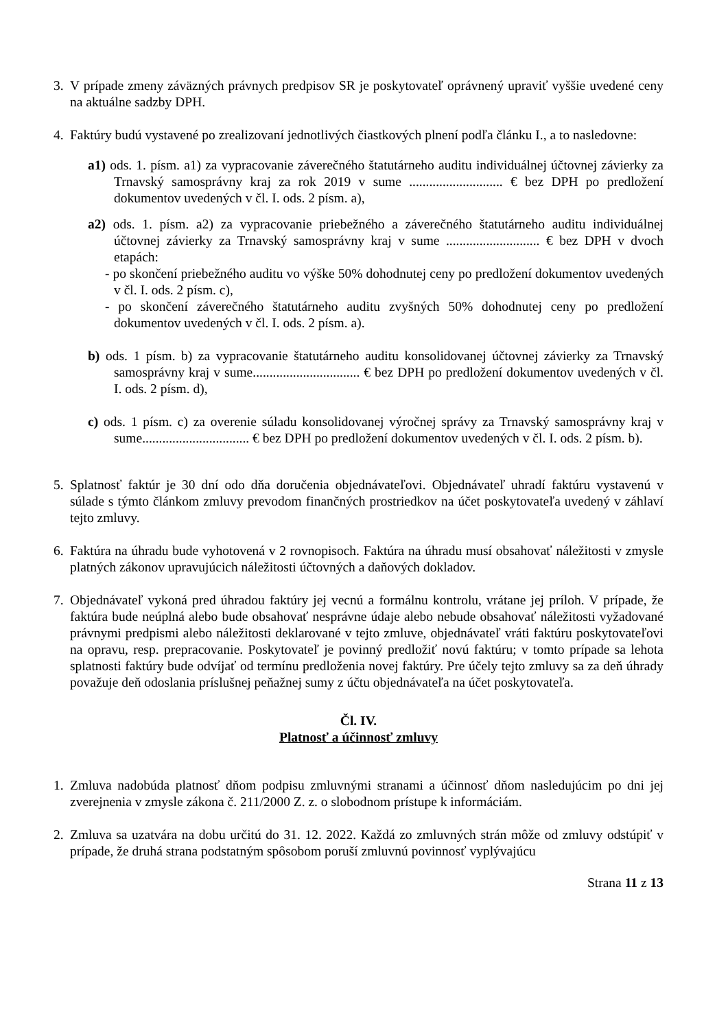3. V prípade zmeny záväzných právnych predpisov SR je poskytovateľ oprávnený upraviť vyššie uvedené ceny na aktuálne sadzby DPH.
4. Faktúry budú vystavené po zrealizovaní jednotlivých čiastkových plnení podľa článku I., a to nasledovne:
a1) ods. 1. písm. a1) za vypracovanie záverečného štatutárneho auditu individuálnej účtovnej závierky za Trnavský samosprávny kraj za rok 2019 v sume ............................ € bez DPH po predložení dokumentov uvedených v čl. I. ods. 2 písm. a),
a2) ods. 1. písm. a2) za vypracovanie priebežného a záverečného štatutárneho auditu individuálnej účtovnej závierky za Trnavský samosprávny kraj v sume ............................ € bez DPH v dvoch etapách:
- po skončení priebežného auditu vo výške 50% dohodnutej ceny po predložení dokumentov uvedených v čl. I. ods. 2 písm. c),
- po skončení záverečného štatutárneho auditu zvyšných 50% dohodnutej ceny po predložení dokumentov uvedených v čl. I. ods. 2 písm. a).
b) ods. 1 písm. b) za vypracovanie štatutárneho auditu konsolidovanej účtovnej závierky za Trnavský samosprávny kraj v sume................................ € bez DPH po predložení dokumentov uvedených v čl. I. ods. 2 písm. d),
c) ods. 1 písm. c) za overenie súladu konsolidovanej výročnej správy za Trnavský samosprávny kraj v sume................................ € bez DPH po predložení dokumentov uvedených v čl. I. ods. 2 písm. b).
5. Splatnosť faktúr je 30 dní odo dňa doručenia objednávateľovi. Objednávateľ uhradí faktúru vystavenú v súlade s týmto článkom zmluvy prevodom finančných prostriedkov na účet poskytovateľa uvedený v záhlaví tejto zmluvy.
6. Faktúra na úhradu bude vyhotovená v 2 rovnopisoch. Faktúra na úhradu musí obsahovať náležitosti v zmysle platných zákonov upravujúcich náležitosti účtovných a daňových dokladov.
7. Objednávateľ vykoná pred úhradou faktúry jej vecnú a formálnu kontrolu, vrátane jej príloh. V prípade, že faktúra bude neúplná alebo bude obsahovať nesprávne údaje alebo nebude obsahovať náležitosti vyžadované právnymi predpismi alebo náležitosti deklarované v tejto zmluve, objednávateľ vráti faktúru poskytovateľovi na opravu, resp. prepracovanie. Poskytovateľ je povinný predložiť novú faktúru; v tomto prípade sa lehota splatnosti faktúry bude odvíjať od termínu predloženia novej faktúry. Pre účely tejto zmluvy sa za deň úhrady považuje deň odoslania príslušnej peňažnej sumy z účtu objednávateľa na účet poskytovateľa.
Čl. IV.
Platnosť a účinnosť zmluvy
1. Zmluva nadobúda platnosť dňom podpisu zmluvnými stranami a účinnosť dňom nasledujúcim po dni jej zverejnenia v zmysle zákona č. 211/2000 Z. z. o slobodnom prístupe k informáciám.
2. Zmluva sa uzatvára na dobu určitú do 31. 12. 2022. Každá zo zmluvných strán môže od zmluvy odstúpiť v prípade, že druhá strana podstatným spôsobom poruší zmluvnú povinnosť vyplývajúcu
Strana 11 z 13